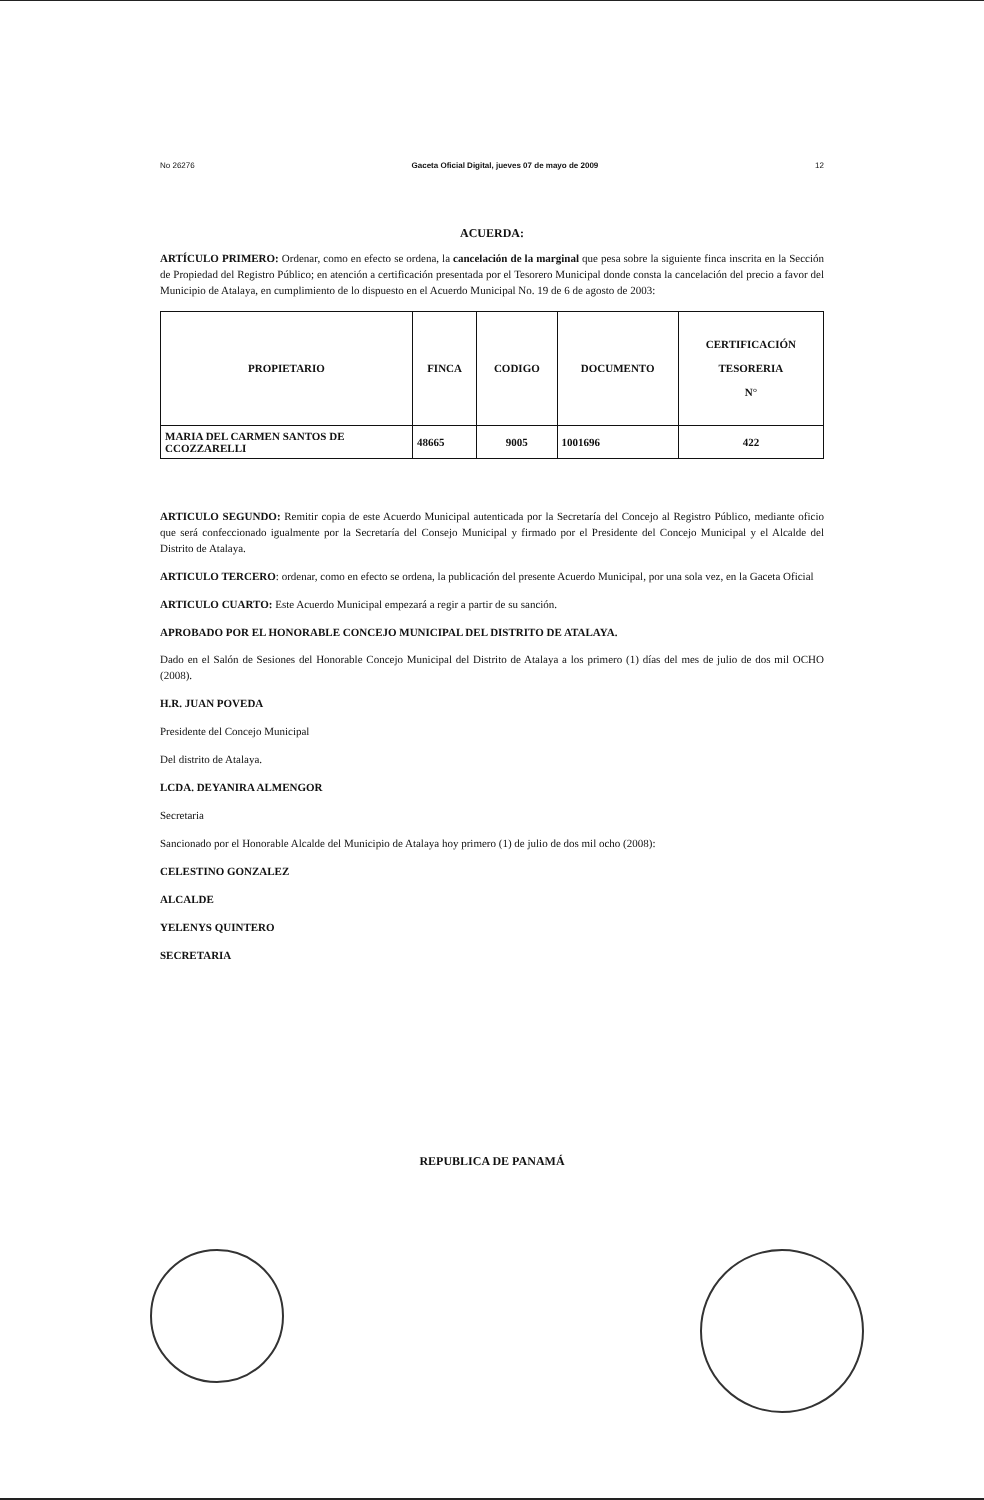No 26276 Gaceta Oficial Digital, jueves 07 de mayo de 2009 12
ACUERDA:
ARTÍCULO PRIMERO: Ordenar, como en efecto se ordena, la cancelación de la marginal que pesa sobre la siguiente finca inscrita en la Sección de Propiedad del Registro Público; en atención a certificación presentada por el Tesorero Municipal donde consta la cancelación del precio a favor del Municipio de Atalaya, en cumplimiento de lo dispuesto en el Acuerdo Municipal No. 19 de 6 de agosto de 2003:
| PROPIETARIO | FINCA | CODIGO | DOCUMENTO | CERTIFICACIÓN TESORERIA N° |
| --- | --- | --- | --- | --- |
| MARIA DEL CARMEN SANTOS DE CCOZZARELLI | 48665 | 9005 | 1001696 | 422 |
ARTICULO SEGUNDO: Remitir copia de este Acuerdo Municipal autenticada por la Secretaría del Concejo al Registro Público, mediante oficio que será confeccionado igualmente por la Secretaría del Consejo Municipal y firmado por el Presidente del Concejo Municipal y el Alcalde del Distrito de Atalaya.
ARTICULO TERCERO: ordenar, como en efecto se ordena, la publicación del presente Acuerdo Municipal, por una sola vez, en la Gaceta Oficial
ARTICULO CUARTO: Este Acuerdo Municipal empezará a regir a partir de su sanción.
APROBADO POR EL HONORABLE CONCEJO MUNICIPAL DEL DISTRITO DE ATALAYA.
Dado en el Salón de Sesiones del Honorable Concejo Municipal del Distrito de Atalaya a los primero (1) días del mes de julio de dos mil OCHO (2008).
H.R. JUAN POVEDA
Presidente del Concejo Municipal
Del distrito de Atalaya.
LCDA. DEYANIRA ALMENGOR
Secretaria
Sancionado por el Honorable Alcalde del Municipio de Atalaya hoy primero (1) de julio de dos mil ocho (2008):
CELESTINO GONZALEZ
ALCALDE
YELENYS QUINTERO
SECRETARIA
REPUBLICA DE PANAMÁ